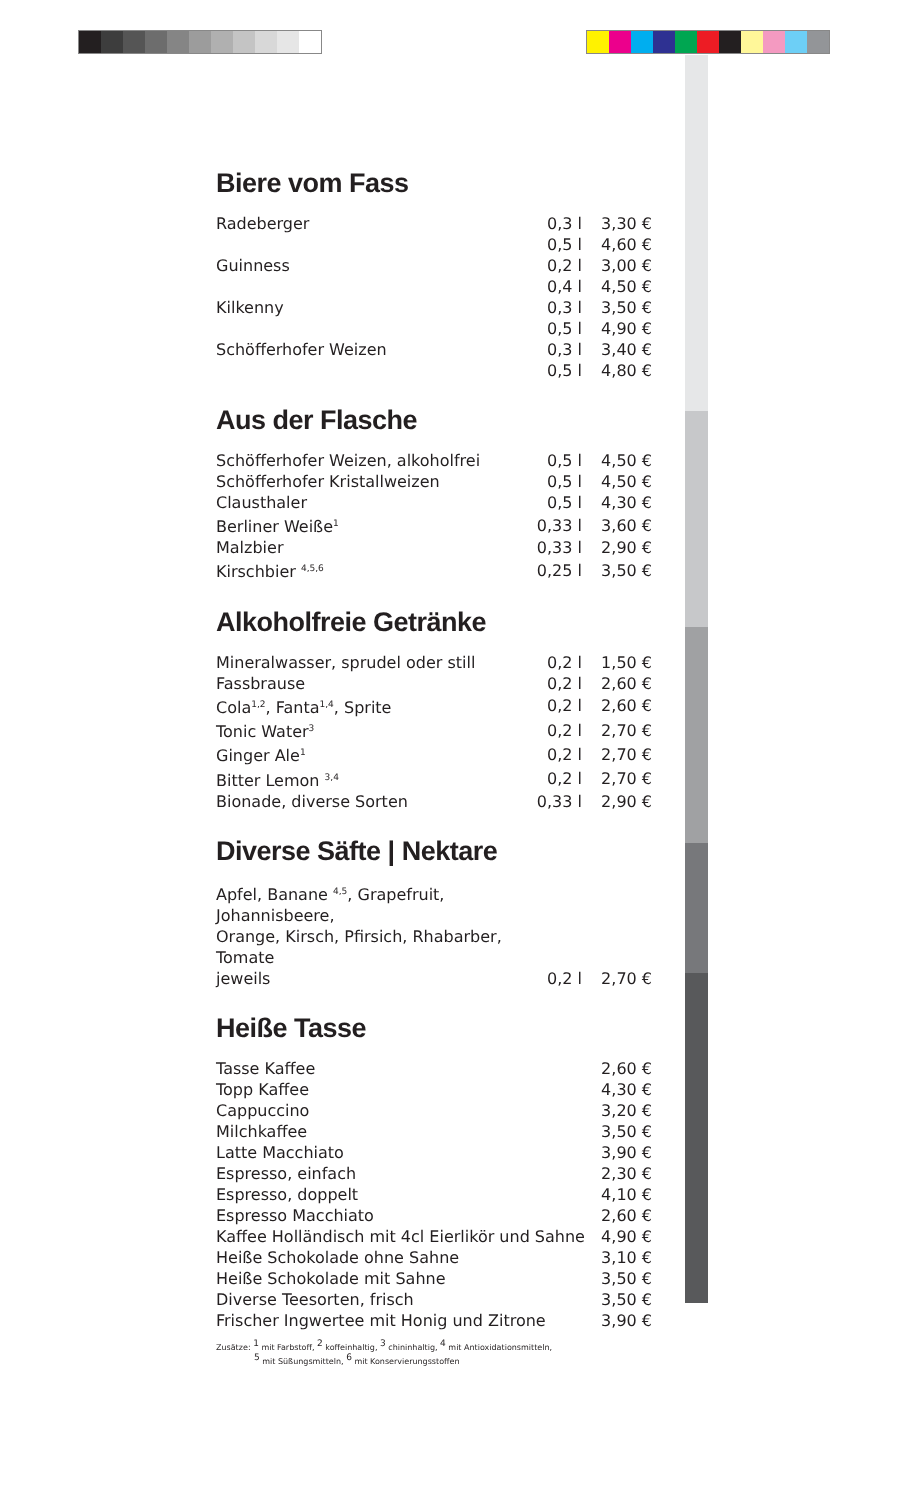Biere vom Fass
| Radeberger | 0,3 l | 3,30 € |
| | 0,5 l | 4,60 € |
| Guinness | 0,2 l | 3,00 € |
| | 0,4 l | 4,50 € |
| Kilkenny | 0,3 l | 3,50 € |
| | 0,5 l | 4,90 € |
| Schöfferhofer Weizen | 0,3 l | 3,40 € |
| | 0,5 l | 4,80 € |
Aus der Flasche
| Schöfferhofer Weizen, alkoholfrei | 0,5 l | 4,50 € |
| Schöfferhofer Kristallweizen | 0,5 l | 4,50 € |
| Clausthaler | 0,5 l | 4,30 € |
| Berliner Weiße<sup>1</sup> | 0,33 l | 3,60 € |
| Malzbier | 0,33 l | 2,90 € |
| Kirschbier <sup>4,5,6</sup> | 0,25 l | 3,50 € |
Alkoholfreie Getränke
| Mineralwasser, sprudel oder still | 0,2 l | 1,50 € |
| Fassbrause | 0,2 l | 2,60 € |
| Cola<sup>1,2</sup>, Fanta<sup>1,4</sup>, Sprite | 0,2 l | 2,60 € |
| Tonic Water<sup>3</sup> | 0,2 l | 2,70 € |
| Ginger Ale<sup>1</sup> | 0,2 l | 2,70 € |
| Bitter Lemon <sup>3,4</sup> | 0,2 l | 2,70 € |
| Bionade, diverse Sorten | 0,33 l | 2,90 € |
Diverse Säfte | Nektare
| Apfel, Banane <sup>4,5</sup>, Grapefruit, Johannisbeere, Orange, Kirsch, Pfirsich, Rhabarber, Tomate jeweils | 0,2 l | 2,70 € |
Heiße Tasse
| Tasse Kaffee | 2,60 € |
| Topp Kaffee | 4,30 € |
| Cappuccino | 3,20 € |
| Milchkaffee | 3,50 € |
| Latte Macchiato | 3,90 € |
| Espresso, einfach | 2,30 € |
| Espresso, doppelt | 4,10 € |
| Espresso Macchiato | 2,60 € |
| Kaffee Holländisch mit 4cl Eierlikör und Sahne | 4,90 € |
| Heiße Schokolade ohne Sahne | 3,10 € |
| Heiße Schokolade mit Sahne | 3,50 € |
| Diverse Teesorten, frisch | 3,50 € |
| Frischer Ingwertee mit Honig und Zitrone | 3,90 € |
Zusätze: <sup>1</sup> mit Farbstoff, <sup>2</sup> koffeinhaltig, <sup>3</sup> chininhaltig, <sup>4</sup> mit Antioxidationsmitteln,
<sup>5</sup> mit Süßungsmitteln, <sup>6</sup> mit Konservierungsstoffen